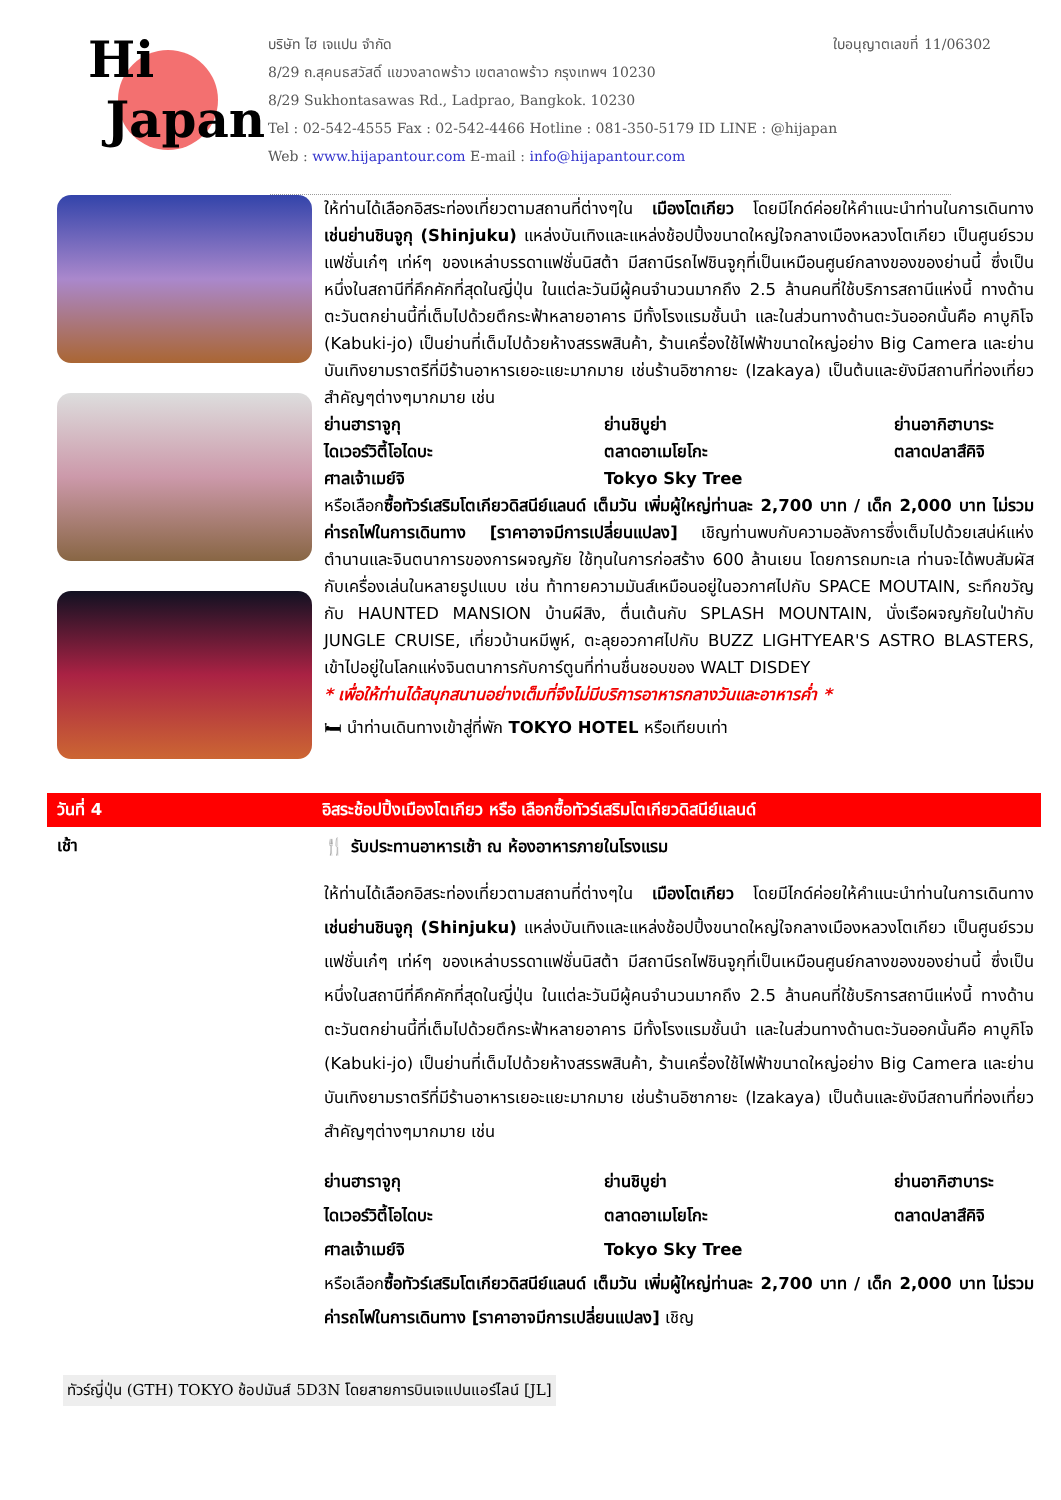Hi
Japan
บริษัท ไฮ เจแปน จำกัด ใบอนุญาตเลขที่ 11/06302
8/29 ถ.สุคนธสวัสดิ์ แขวงลาดพร้าว เขตลาดพร้าว กรุงเทพฯ 10230
8/29 Sukhontasawas Rd., Ladprao, Bangkok. 10230
Tel : 02-542-4555 Fax : 02-542-4466 Hotline : 081-350-5179 ID LINE : @hijapan
Web : www.hijapantour.com E-mail : info@hijapantour.com
ให้ท่านได้เลือกอิสระท่องเที่ยวตามสถานที่ต่างๆใน เมืองโตเกียว โดยมีไกด์ค่อยให้คำแนะนำท่านในการเดินทาง เช่นย่านชินจูกุ (Shinjuku) แหล่งบันเทิงและแหล่งช้อปปิ้งขนาดใหญ่ใจกลางเมืองหลวงโตเกียว เป็นศูนย์รวมแฟชั่นเก๋ๆ เท่ห์ๆ ของเหล่าบรรดาแฟชั่นนิสต้า มีสถานีรถไฟชินจูกุที่เป็นเหมือนศูนย์กลางของของย่านนี้ ซึ่งเป็นหนึ่งในสถานีที่คึกคักที่สุดในญี่ปุ่น ในแต่ละวันมีผู้คนจำนวนมากถึง 2.5 ล้านคนที่ใช้บริการสถานีแห่งนี้ ทางด้านตะวันตกย่านนี้ที่เต็มไปด้วยตึกระฟ้าหลายอาคาร มีทั้งโรงแรมชั้นนำ และในส่วนทางด้านตะวันออกนั้นคือ คาบูกิโจ (Kabuki-jo) เป็นย่านที่เต็มไปด้วยห้างสรรพสินค้า, ร้านเครื่องใช้ไฟฟ้าขนาดใหญ่อย่าง Big Camera และย่านบันเทิงยามราตรีที่มีร้านอาหารเยอะแยะมากมาย เช่นร้านอิซากายะ (Izakaya) เป็นต้นและยังมีสถานที่ท่องเที่ยวสำคัญๆต่างๆมากมาย เช่น
ย่านฮาราจูกุ
ย่านชิบูย่า
ย่านอากิฮาบาระ
ไดเวอร์วิตี้โอไดบะ
ตลาดอาเมโยโกะ
ตลาดปลาสึคิจิ
ศาลเจ้าเมย์จิ
Tokyo Sky Tree
หรือเลือกซื้อทัวร์เสริมโตเกียวดิสนีย์แลนด์ เต็มวัน เพิ่มผู้ใหญ่ท่านละ 2,700 บาท / เด็ก 2,000 บาท ไม่รวมค่ารถไฟในการเดินทาง [ราคาอาจมีการเปลี่ยนแปลง] เชิญท่านพบกับความอลังการซึ่งเต็มไปด้วยเสน่ห์แห่งตำนานและจินตนาการของการผจญภัย ใช้ทุนในการก่อสร้าง 600 ล้านเยน โดยการถมทะเล ท่านจะได้พบสัมผัสกับเครื่องเล่นในหลายรูปแบบ เช่น ท้าทายความมันส์เหมือนอยู่ในอวกาศไปกับ SPACE MOUTAIN, ระทึกขวัญกับ HAUNTED MANSION บ้านผีสิง, ตื่นเต้นกับ SPLASH MOUNTAIN, นั่งเรือผจญภัยในป่ากับ JUNGLE CRUISE, เที่ยวบ้านหมีพูห์, ตะลุยอวกาศไปกับ BUZZ LIGHTYEAR'S ASTRO BLASTERS, เข้าไปอยู่ในโลกแห่งจินตนาการกับการ์ตูนที่ท่านชื่นชอบของ WALT DISDEY
* เพื่อให้ท่านได้สนุกสนานอย่างเต็มที่จึงไม่มีบริการอาหารกลางวันและอาหารค่ำ *
🛏 นำท่านเดินทางเข้าสู่ที่พัก TOKYO HOTEL หรือเทียบเท่า
วันที่ 4 อิสระช้อปปิ้งเมืองโตเกียว หรือ เลือกซื้อทัวร์เสริมโตเกียวดิสนีย์แลนด์
เช้า
🍴 รับประทานอาหารเช้า ณ ห้องอาหารภายในโรงแรม
ให้ท่านได้เลือกอิสระท่องเที่ยวตามสถานที่ต่างๆใน เมืองโตเกียว โดยมีไกด์ค่อยให้คำแนะนำท่านในการเดินทาง เช่นย่านชินจูกุ (Shinjuku) แหล่งบันเทิงและแหล่งช้อปปิ้งขนาดใหญ่ใจกลางเมืองหลวงโตเกียว เป็นศูนย์รวมแฟชั่นเก๋ๆ เท่ห์ๆ ของเหล่าบรรดาแฟชั่นนิสต้า มีสถานีรถไฟชินจูกุที่เป็นเหมือนศูนย์กลางของของย่านนี้ ซึ่งเป็นหนึ่งในสถานีที่คึกคักที่สุดในญี่ปุ่น ในแต่ละวันมีผู้คนจำนวนมากถึง 2.5 ล้านคนที่ใช้บริการสถานีแห่งนี้ ทางด้านตะวันตกย่านนี้ที่เต็มไปด้วยตึกระฟ้าหลายอาคาร มีทั้งโรงแรมชั้นนำ และในส่วนทางด้านตะวันออกนั้นคือ คาบูกิโจ (Kabuki-jo) เป็นย่านที่เต็มไปด้วยห้างสรรพสินค้า, ร้านเครื่องใช้ไฟฟ้าขนาดใหญ่อย่าง Big Camera และย่านบันเทิงยามราตรีที่มีร้านอาหารเยอะแยะมากมาย เช่นร้านอิซากายะ (Izakaya) เป็นต้นและยังมีสถานที่ท่องเที่ยวสำคัญๆต่างๆมากมาย เช่น
ย่านฮาราจูกุ
ย่านชิบูย่า
ย่านอากิฮาบาระ
ไดเวอร์วิตี้โอไดบะ
ตลาดอาเมโยโกะ
ตลาดปลาสึคิจิ
ศาลเจ้าเมย์จิ
Tokyo Sky Tree
หรือเลือกซื้อทัวร์เสริมโตเกียวดิสนีย์แลนด์ เต็มวัน เพิ่มผู้ใหญ่ท่านละ 2,700 บาท / เด็ก 2,000 บาท ไม่รวมค่ารถไฟในการเดินทาง [ราคาอาจมีการเปลี่ยนแปลง] เชิญ
ทัวร์ญี่ปุ่น (GTH) TOKYO ช้อปมันส์ 5D3N โดยสายการบินเจแปนแอร์ไลน์ [JL]